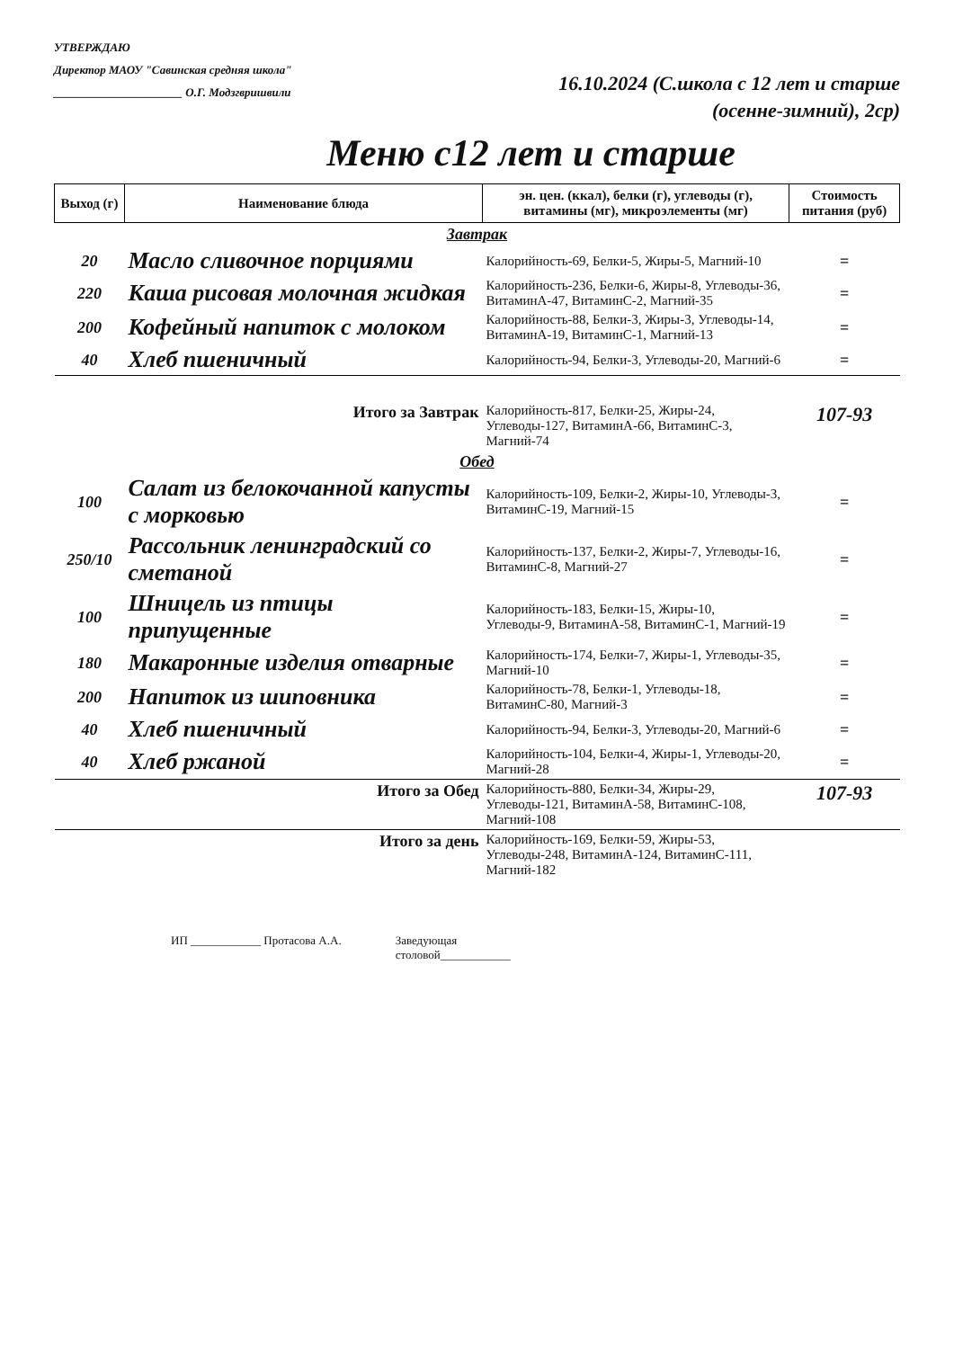УТВЕРЖДАЮ
Директор МАОУ "Савинская средняя школа"
______________________ О.Г. Модзгвришвили
16.10.2024 (С.школа с 12 лет и старше
(осенне-зимний), 2ср)
Меню с12 лет и старше
| Выход (г) | Наименование блюда | эн. цен. (ккал), белки (г), углеводы (г), витамины (мг), микроэлементы (мг) | Стоимость питания (руб) |
| --- | --- | --- | --- |
| Завтрак | | | |
| 20 | Масло сливочное порциями | Калорийность-69, Белки-5, Жиры-5, Магний-10 | = |
| 220 | Каша рисовая молочная жидкая | Калорийность-236, Белки-6, Жиры-8, Углеводы-36, ВитаминА-47, ВитаминС-2, Магний-35 | = |
| 200 | Кофейный напиток с молоком | Калорийность-88, Белки-3, Жиры-3, Углеводы-14, ВитаминА-19, ВитаминС-1, Магний-13 | = |
| 40 | Хлеб пшеничный | Калорийность-94, Белки-3, Углеводы-20, Магний-6 | = |
| Итого за Завтрак | | Калорийность-817, Белки-25, Жиры-24, Углеводы-127, ВитаминА-66, ВитаминС-3, Магний-74 | 107-93 |
| Обед | | | |
| 100 | Салат из белокочанной капусты с морковью | Калорийность-109, Белки-2, Жиры-10, Углеводы-3, ВитаминС-19, Магний-15 | = |
| 250/10 | Рассольник ленинградский со сметаной | Калорийность-137, Белки-2, Жиры-7, Углеводы-16, ВитаминС-8, Магний-27 | = |
| 100 | Шницель из птицы припущенные | Калорийность-183, Белки-15, Жиры-10, Углеводы-9, ВитаминА-58, ВитаминС-1, Магний-19 | = |
| 180 | Макаронные изделия отварные | Калорийность-174, Белки-7, Жиры-1, Углеводы-35, Магний-10 | = |
| 200 | Напиток из шиповника | Калорийность-78, Белки-1, Углеводы-18, ВитаминС-80, Магний-3 | = |
| 40 | Хлеб пшеничный | Калорийность-94, Белки-3, Углеводы-20, Магний-6 | = |
| 40 | Хлеб ржаной | Калорийность-104, Белки-4, Жиры-1, Углеводы-20, Магний-28 | = |
| Итого за Обед | | Калорийность-880, Белки-34, Жиры-29, Углеводы-121, ВитаминА-58, ВитаминС-108, Магний-108 | 107-93 |
| Итого за день | | Калорийность-169, Белки-59, Жиры-53, Углеводы-248, ВитаминА-124, ВитаминС-111, Магний-182 | |
ИП ____________ Протасова А.А. Заведующая
столовой____________